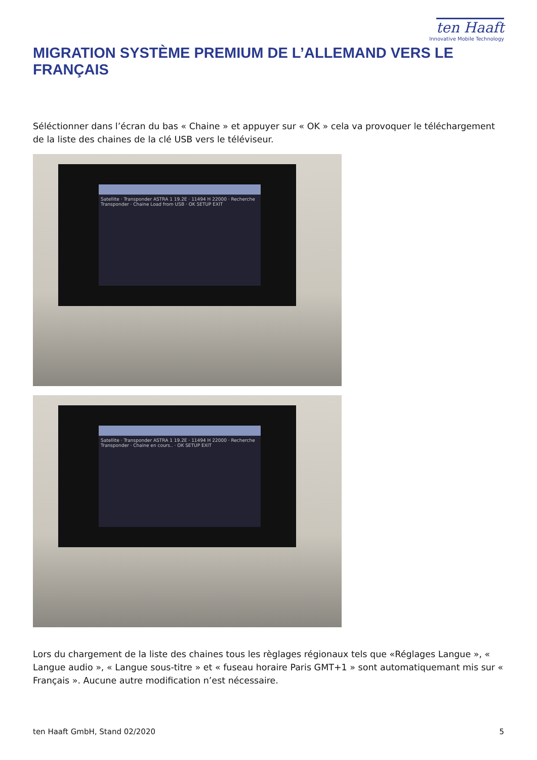ten Haaft
Innovative Mobile Technology
MIGRATION SYSTÈME PREMIUM DE L’ALLEMAND VERS LE FRANÇAIS
Séléctionner dans l’écran du bas « Chaine » et appuyer sur « OK » cela va provoquer le téléchargement de la liste des chaines de la clé USB vers le téléviseur.
Satellite · Transponder ASTRA 1 19.2E · 11494 H 22000 · Recherche Transponder · Chaine Load from USB · OK SETUP EXIT
Satellite · Transponder ASTRA 1 19.2E · 11494 H 22000 · Recherche Transponder · Chaine en cours.. · OK SETUP EXIT
Lors du chargement de la liste des chaines tous les règlages régionaux tels que «Réglages Langue », « Langue audio », « Langue sous-titre » et « fuseau horaire Paris GMT+1 » sont automatiquemant mis sur « Français ». Aucune autre modification n’est nécessaire.
ten Haaft GmbH, Stand 02/2020 5